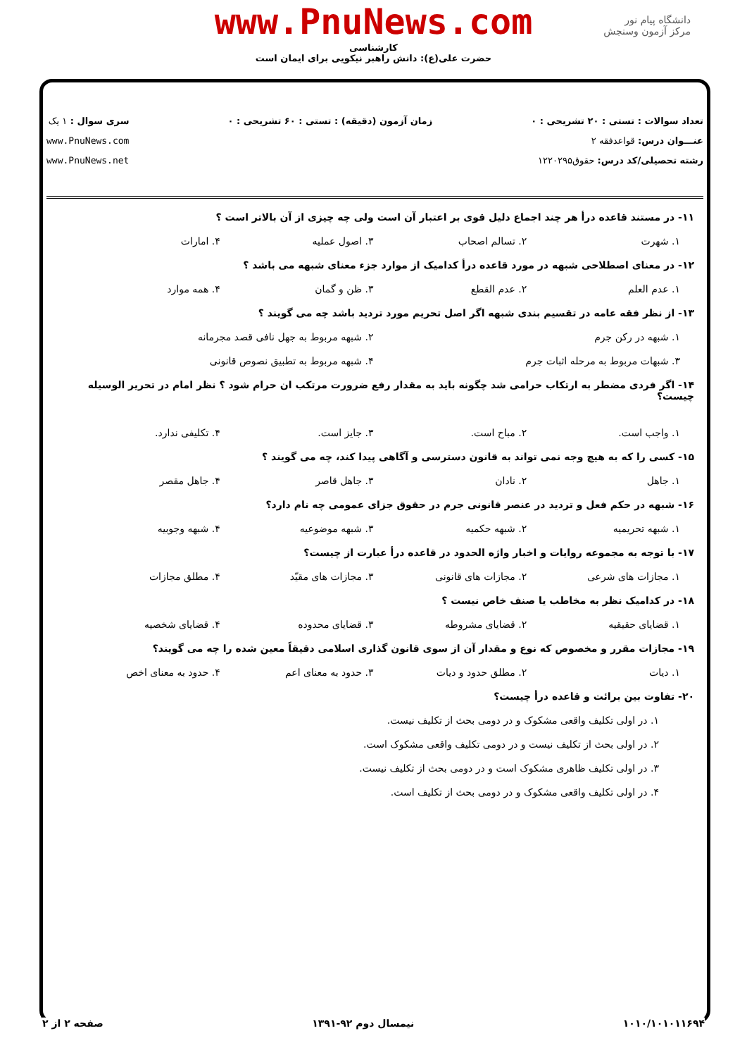دانشگاه پیام نور
مرکز آزمون وسنجش
www.PnuNews.com
کارشناسی
حضرت علی(ع): دانش راهبر نیکویی برای ایمان است
تعداد سوالات : تستی : ۲۰ تشریحی : ۰
عنـــوان درس: قواعدفقه ۲
رشته تحصیلی/کد درس: حقوق۱۲۲۰۲۹۵
زمان آزمون (دقیقه) : تستی : ۶۰ تشریحی : ۰
سری سوال : ۱ یک
www.PnuNews.com
www.PnuNews.net
۱۱- در مستند قاعده درأ هر چند اجماع دلیل قوی بر اعتبار آن است ولی چه چیزی از آن بالاتر است ؟
۱. شهرت ۲. تسالم اصحاب ۳. اصول عملیه ۴. امارات
۱۲- در معنای اصطلاحی شبهه در مورد قاعده درأ کدامیک از موارد جزء معنای شبهه می باشد ؟
۱. عدم العلم ۲. عدم القطع ۳. ظن و گمان ۴. همه موارد
۱۳- از نظر فقه عامه در تقسیم بندی شبهه اگر اصل تحریم مورد تردید باشد چه می گویند ؟
۱. شبهه در رکن جرم ۲. شبهه مربوط به جهل نافی قصد مجرمانه
۳. شبهات مربوط به مرحله اثبات جرم ۴. شبهه مربوط به تطبیق نصوص قانونی
۱۴- اگر فردی مضطر به ارتکاب حرامی شد چگونه باید به مقدار رفع ضرورت مرتکب ان حرام شود ؟ نظر امام در تحریر الوسیله چیست؟
۱. واجب است. ۲. مباح است. ۳. جایز است. ۴. تکلیفی ندارد.
۱۵- کسی را که به هیچ وجه نمی تواند به قانون دسترسی و آگاهی پیدا کند، چه می گویند ؟
۱. جاهل ۲. نادان ۳. جاهل قاصر ۴. جاهل مقصر
۱۶- شبهه در حکم فعل و تردید در عنصر قانونی جرم در حقوق جزای عمومی چه نام دارد؟
۱. شبهه تحریمیه ۲. شبهه حکمیه ۳. شبهه موضوعیه ۴. شبهه وجوبیه
۱۷- با توجه به مجموعه روایات و اخبار واژه الحدود در قاعده درأ عبارت از چیست؟
۱. مجازات های شرعی ۲. مجازات های قانونی ۳. مجازات های مقیّد ۴. مطلق مجازات
۱۸- در کدامیک نظر به مخاطب یا صنف خاص نیست ؟
۱. قضایای حقیقیه ۲. قضایای مشروطه ۳. قضایای محدوده ۴. قضایای شخصیه
۱۹- مجازات مقرر و مخصوص که نوع و مقدار آن از سوی قانون گذاری اسلامی دقیقاً معین شده را چه می گویند؟
۱. دیات ۲. مطلق حدود و دیات ۳. حدود به معنای اعم ۴. حدود به معنای اخص
۲۰- تفاوت بین برائت و قاعده درأ چیست؟
۱. در اولی تکلیف واقعی مشکوک و در دومی بحث از تکلیف نیست.
۲. در اولی بحث از تکلیف نیست و در دومی تکلیف واقعی مشکوک است.
۳. در اولی تکلیف ظاهری مشکوک است و در دومی بحث از تکلیف نیست.
۴. در اولی تکلیف واقعی مشکوک و در دومی بحث از تکلیف است.
۱۰۱۰/۱۰۱۰۱۱۶۹۴ نیمسال دوم ۹۲-۱۳۹۱ صفحه ۲ از ۲